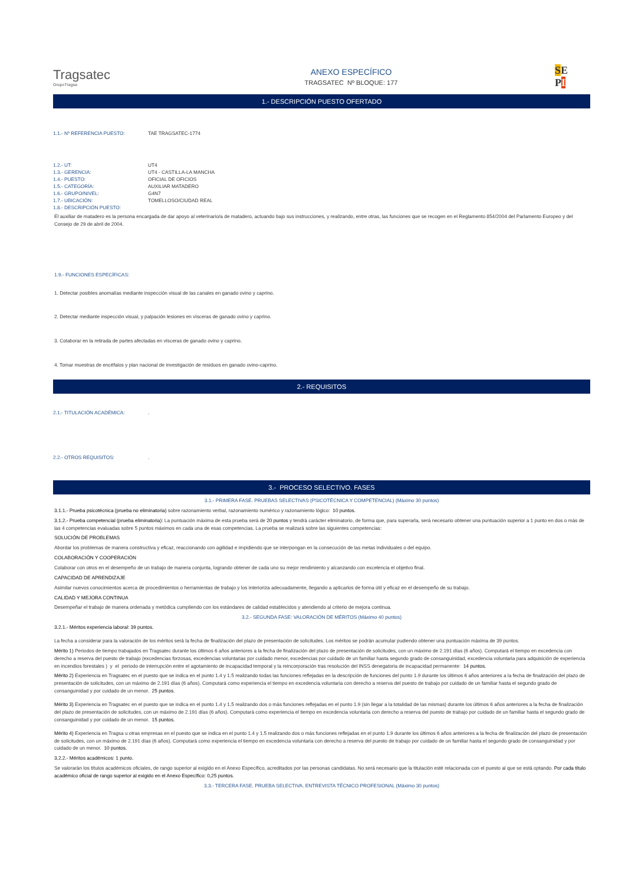Tragsatec
GrupoTragsa
ANEXO ESPECÍFICO
TRAGSATEC Nº BLOQUE: 177
SE
PI
1.- DESCRIPCIÓN PUESTO OFERTADO
1.1.- Nº REFERENCIA PUESTO: TAE TRAGSATEC-1774
1.2.- UT: UT4
1.3.- GERENCIA: UT4 - CASTILLA-LA MANCHA
1.4.- PUESTO: OFICIAL DE OFICIOS
1.5.- CATEGORÍA: AUXILIAR MATADERO
1.6.- GRUPO/NIVEL: G4N7
1.7.- UBICACIÓN: TOMELLOSO/CIUDAD REAL
1.8.- DESCRIPCIÓN PUESTO:
El auxiliar de matadero es la persona encargada de dar apoyo al veterinario/a de matadero, actuando bajo sus instrucciones, y realizando, entre otras, las funciones que se recogen en el Reglamento 854/2004 del Parlamento Europeo y del Consejo de 29 de abril de 2004.
1.9.- FUNCIONES ESPECÍFICAS:
1. Detectar posibles anomalías mediante inspección visual de las canales en ganado ovino y caprino.
2. Detectar mediante inspección visual, y palpación lesiones en vísceras de ganado ovino y caprino.
3. Colaborar en la retirada de partes afectadas en vísceras de ganado ovino y caprino.
4. Tomar muestras de encéfalos y plan nacional de investigación de residuos en ganado ovino-caprino.
2.- REQUISITOS
2.1.- TITULACIÓN ACADÉMICA:.
2.2.- OTROS REQUISITOS:.
3.- PROCESO SELECTIVO. FASES
3.1.- PRIMERA FASE. PRUEBAS SELECTIVAS (PSICOTÉCNICA Y COMPETENCIAL) (Máximo 30 puntos)
3.1.1.- Prueba psicotécnica (prueba no eliminatoria) sobre razonamiento verbal, razonamiento numérico y razonamiento lógico: 10 puntos.
3.1.2.- Prueba competencial (prueba eliminatoria): La puntuación máxima de esta prueba será de 20 puntos y tendrá carácter eliminatorio, de forma que, para superarla, será necesario obtener una puntuación superior a 1 punto en dos o más de las 4 competencias evaluadas sobre 5 puntos máximos en cada una de esas competencias. La prueba se realizará sobre las siguientes competencias:
SOLUCIÓN DE PROBLEMAS
Abordar los problemas de manera constructiva y eficaz, reaccionando con agilidad e impidiendo que se interpongan en la consecución de las metas individuales o del equipo.
COLABORACIÓN Y COOPERACIÓN
Colaborar con otros en el desempeño de un trabajo de manera conjunta, logrando obtener de cada uno su mejor rendimiento y alcanzando con excelencia el objetivo final.
CAPACIDAD DE APRENDIZAJE
Asimilar nuevos conocimientos acerca de procedimientos o herramientas de trabajo y los interioriza adecuadamente, llegando a aplicarlos de forma útil y eficaz en el desempeño de su trabajo.
CALIDAD Y MEJORA CONTINUA
Desempeñar el trabajo de manera ordenada y metódica cumpliendo con los estándares de calidad establecidos y atendiendo al criterio de mejora continua.
3.2.- SEGUNDA FASE: VALORACIÓN DE MÉRITOS (Máximo 40 puntos)
3.2.1.- Méritos experiencia laboral: 39 puntos.
La fecha a considerar para la valoración de los méritos será la fecha de finalización del plazo de presentación de solicitudes. Los méritos se podrán acumular pudiendo obtener una puntuación máxima de 39 puntos.
Mérito 1) Periodos de tiempo trabajados en Tragsatec durante los últimos 6 años anteriores a la fecha de finalización del plazo de presentación de solicitudes, con un máximo de 2.191 días (6 años). Computará el tiempo en excedencia con derecho a reserva del puesto de trabajo (excedencias forzosas, excedencias voluntarias por cuidado menor, excedencias por cuidado de un familiar hasta segundo grado de consanguinidad, excedencia voluntaria para adquisición de experiencia en incendios forestales ) y el periodo de interrupción entre el agotamiento de incapacidad temporal y la reincorporación tras resolución del INSS denegatoria de incapacidad permanente: 14 puntos.
Mérito 2) Experiencia en Tragsatec en el puesto que se indica en el punto 1.4 y 1.5 realizando todas las funciones reflejadas en la descripción de funciones del punto 1.9 durante los últimos 6 años anteriores a la fecha de finalización del plazo de presentación de solicitudes, con un máximo de 2.191 días (6 años). Computará como experiencia el tiempo en excedencia voluntaria con derecho a reserva del puesto de trabajo por cuidado de un familiar hasta el segundo grado de consanguinidad y por cuidado de un menor. 25 puntos.
Mérito 3) Experiencia en Tragsatec en el puesto que se indica en el punto 1.4 y 1.5 realizando dos o más funciones reflejadas en el punto 1.9 (sin llegar a la totalidad de las mismas) durante los últimos 6 años anteriores a la fecha de finalización del plazo de presentación de solicitudes, con un máximo de 2.191 días (6 años). Computará como experiencia el tiempo en excedencia voluntaria con derecho a reserva del puesto de trabajo por cuidado de un familiar hasta el segundo grado de consanguinidad y por cuidado de un menor. 15 puntos.
Mérito 4) Experiencia en Tragsa u otras empresas en el puesto que se indica en el punto 1.4 y 1.5 realizando dos o más funciones reflejadas en el punto 1.9 durante los últimos 6 años anteriores a la fecha de finalización del plazo de presentación de solicitudes, con un máximo de 2.191 días (6 años). Computará como experiencia el tiempo en excedencia voluntaria con derecho a reserva del puesto de trabajo por cuidado de un familiar hasta el segundo grado de consanguinidad y por cuidado de un menor. 10 puntos.
3.2.2.- Méritos académicos: 1 punto.
Se valorarán los títulos académicos oficiales, de rango superior al exigido en el Anexo Específico, acreditados por las personas candidatas. No será necesario que la titulación esté relacionada con el puesto al que se está optando. Por cada título académico oficial de rango superior al exigido en el Anexo Específico: 0,25 puntos.
3.3.- TERCERA FASE. PRUEBA SELECTIVA. ENTREVISTA TÉCNICO PROFESIONAL (Máximo 30 puntos)